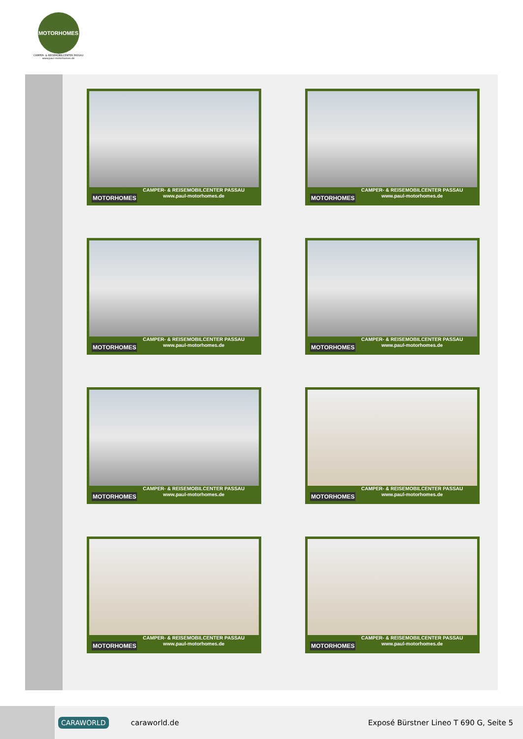MOTORHOMES
CAMPER- & REISEMOBILCENTER PASSAU
www.paul-motorhomes.de
MOTORHOMES
CAMPER- & REISEMOBILCENTER PASSAU
www.paul-motorhomes.de
MOTORHOMES
CAMPER- & REISEMOBILCENTER PASSAU
www.paul-motorhomes.de
MOTORHOMES
CAMPER- & REISEMOBILCENTER PASSAU
www.paul-motorhomes.de
MOTORHOMES
CAMPER- & REISEMOBILCENTER PASSAU
www.paul-motorhomes.de
MOTORHOMES
CAMPER- & REISEMOBILCENTER PASSAU
www.paul-motorhomes.de
MOTORHOMES
CAMPER- & REISEMOBILCENTER PASSAU
www.paul-motorhomes.de
MOTORHOMES
CAMPER- & REISEMOBILCENTER PASSAU
www.paul-motorhomes.de
MOTORHOMES
CAMPER- & REISEMOBILCENTER PASSAU
www.paul-motorhomes.de
CARAWORLD caraworld.de Exposé Bürstner Lineo T 690 G, Seite 5